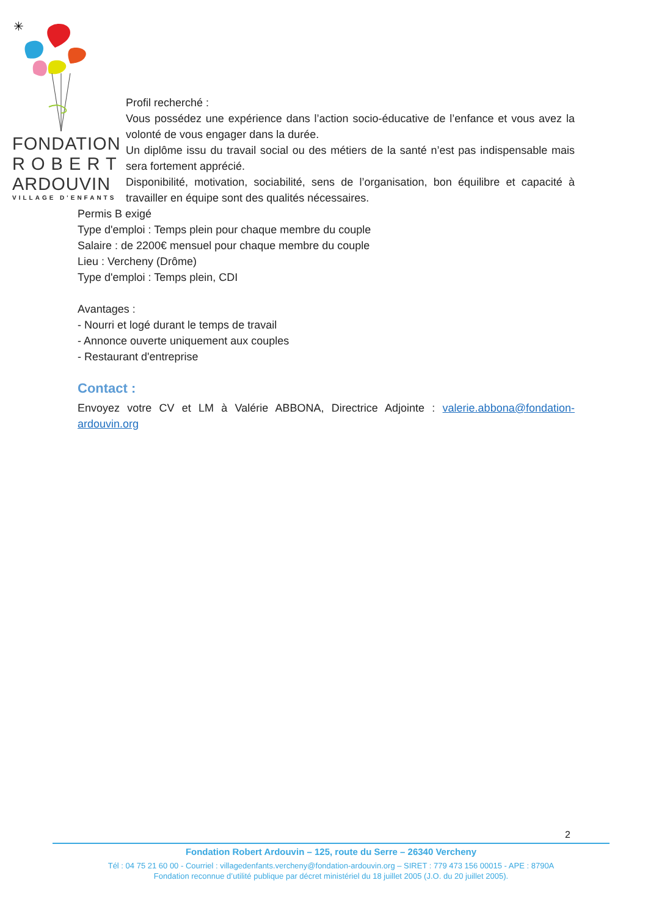✳
FONDATION
R O B E R T
ARDOUVIN
VILLAGE D'ENFANTS
Profil recherché :
Vous possédez une expérience dans l’action socio-éducative de l’enfance et vous avez la volonté de vous engager dans la durée.
Un diplôme issu du travail social ou des métiers de la santé n’est pas indispensable mais sera fortement apprécié.
Disponibilité, motivation, sociabilité, sens de l’organisation, bon équilibre et capacité à travailler en équipe sont des qualités nécessaires.
Permis B exigé
Type d'emploi : Temps plein pour chaque membre du couple
Salaire : de 2200€ mensuel pour chaque membre du couple
Lieu : Vercheny (Drôme)
Type d'emploi : Temps plein, CDI
Avantages :
- Nourri et logé durant le temps de travail
- Annonce ouverte uniquement aux couples
- Restaurant d'entreprise
Contact :
Envoyez votre CV et LM à Valérie ABBONA, Directrice Adjointe : valerie.abbona@fondation-ardouvin.org
2
Fondation Robert Ardouvin – 125, route du Serre – 26340 Vercheny
Tél : 04 75 21 60 00 - Courriel : villagedenfants.vercheny@fondation-ardouvin.org – SIRET : 779 473 156 00015 - APE : 8790A
Fondation reconnue d’utilité publique par décret ministériel du 18 juillet 2005 (J.O. du 20 juillet 2005).